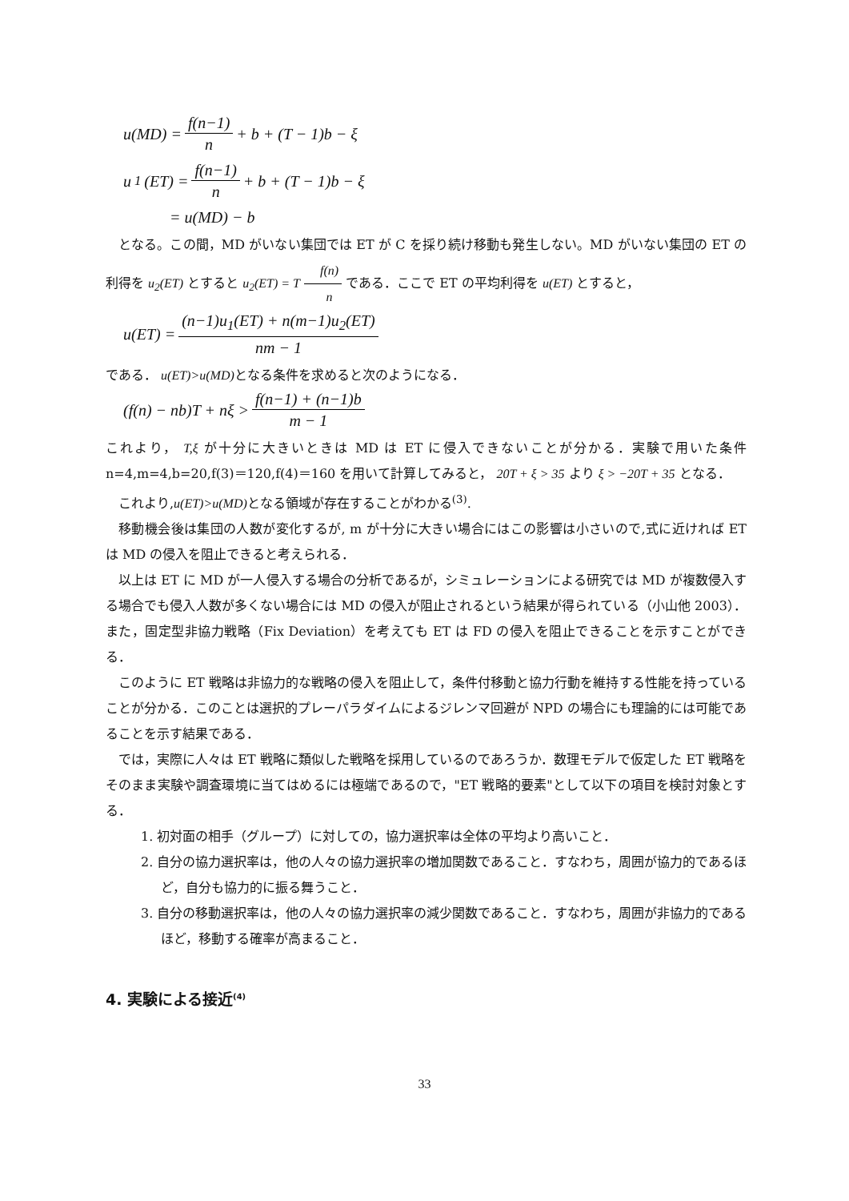u(MD) = f(n−1) n + b + (T − 1)b − ξ
u<sub>1</sub>(ET) = f(n−1) n + b + (T − 1)b − ξ
= u(MD) − b
となる。この間，MD がいない集団では ET が C を採り続け移動も発生しない。MD がいない集団の ET の利得を u<sub>2</sub>(ET) とすると u<sub>2</sub>(ET) = T f(n) n である．ここで ET の平均利得を u(ET) とすると，
u(ET) = (n−1)u<sub>1</sub>(ET) + n(m−1)u<sub>2</sub>(ET) nm − 1
である． u(ET)>u(MD) となる条件を求めると次のようになる．
(f(n) − nb)T + nξ > f(n−1) + (n−1)b m − 1
これより， T,ξ が十分に大きいときは MD は ET に侵入できないことが分かる．実験で用いた条件 n=4,m=4,b=20,f(3)＝120,f(4)＝160 を用いて計算してみると， 20T + ξ > 35 より ξ > −20T + 35 となる．
これより,u(ET)>u(MD) となる領域が存在することがわかる<sup>(3)</sup>.
移動機会後は集団の人数が変化するが, m が十分に大きい場合にはこの影響は小さいので,式に近ければ ET は MD の侵入を阻止できると考えられる．
以上は ET に MD が一人侵入する場合の分析であるが，シミュレーションによる研究では MD が複数侵入する場合でも侵入人数が多くない場合には MD の侵入が阻止されるという結果が得られている（小山他 2003）．また，固定型非協力戦略（Fix Deviation）を考えても ET は FD の侵入を阻止できることを示すことができる．
このように ET 戦略は非協力的な戦略の侵入を阻止して，条件付移動と協力行動を維持する性能を持っていることが分かる．このことは選択的プレーパラダイムによるジレンマ回避が NPD の場合にも理論的には可能であることを示す結果である．
では，実際に人々は ET 戦略に類似した戦略を採用しているのであろうか．数理モデルで仮定した ET 戦略をそのまま実験や調査環境に当てはめるには極端であるので，"ET 戦略的要素"として以下の項目を検討対象とする．
1. 初対面の相手（グループ）に対しての，協力選択率は全体の平均より高いこと．
2. 自分の協力選択率は，他の人々の協力選択率の増加関数であること．すなわち，周囲が協力的であるほど，自分も協力的に振る舞うこと．
3. 自分の移動選択率は，他の人々の協力選択率の減少関数であること．すなわち，周囲が非協力的であるほど，移動する確率が高まること．
4. 実験による接近<sup>(4)</sup>
33